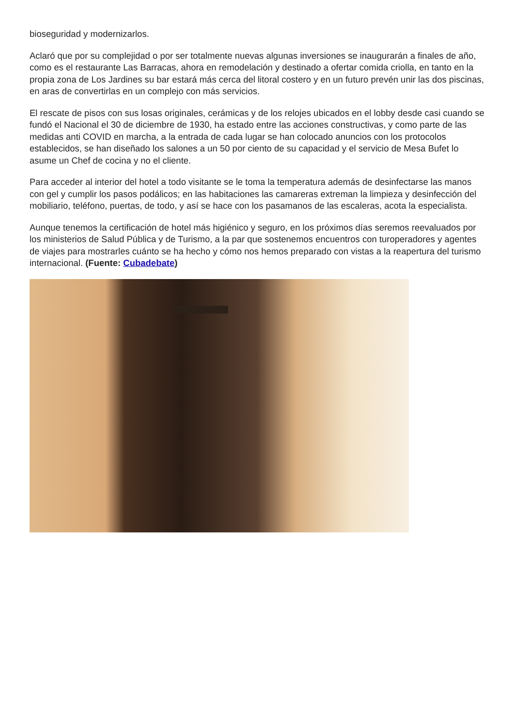bioseguridad y modernizarlos.
Aclaró que por su complejidad o por ser totalmente nuevas algunas inversiones se inaugurarán a finales de año, como es el restaurante Las Barracas, ahora en remodelación y destinado a ofertar comida criolla, en tanto en la propia zona de Los Jardines su bar estará más cerca del litoral costero y en un futuro prevén unir las dos piscinas, en aras de convertirlas en un complejo con más servicios.
El rescate de pisos con sus losas originales, cerámicas y de los relojes ubicados en el lobby desde casi cuando se fundó el Nacional el 30 de diciembre de 1930, ha estado entre las acciones constructivas, y como parte de las medidas anti COVID en marcha, a la entrada de cada lugar se han colocado anuncios con los protocolos establecidos, se han diseñado los salones a un 50 por ciento de su capacidad y el servicio de Mesa Bufet lo asume un Chef de cocina y no el cliente.
Para acceder al interior del hotel a todo visitante se le toma la temperatura además de desinfectarse las manos con gel y cumplir los pasos podálicos; en las habitaciones las camareras extreman la limpieza y desinfección del mobiliario, teléfono, puertas, de todo, y así se hace con los pasamanos de las escaleras, acota la especialista.
Aunque tenemos la certificación de hotel más higiénico y seguro, en los próximos días seremos reevaluados por los ministerios de Salud Pública y de Turismo, a la par que sostenemos encuentros con turoperadores y agentes de viajes para mostrarles cuánto se ha hecho y cómo nos hemos preparado con vistas a la reapertura del turismo internacional. (Fuente: Cubadebate)